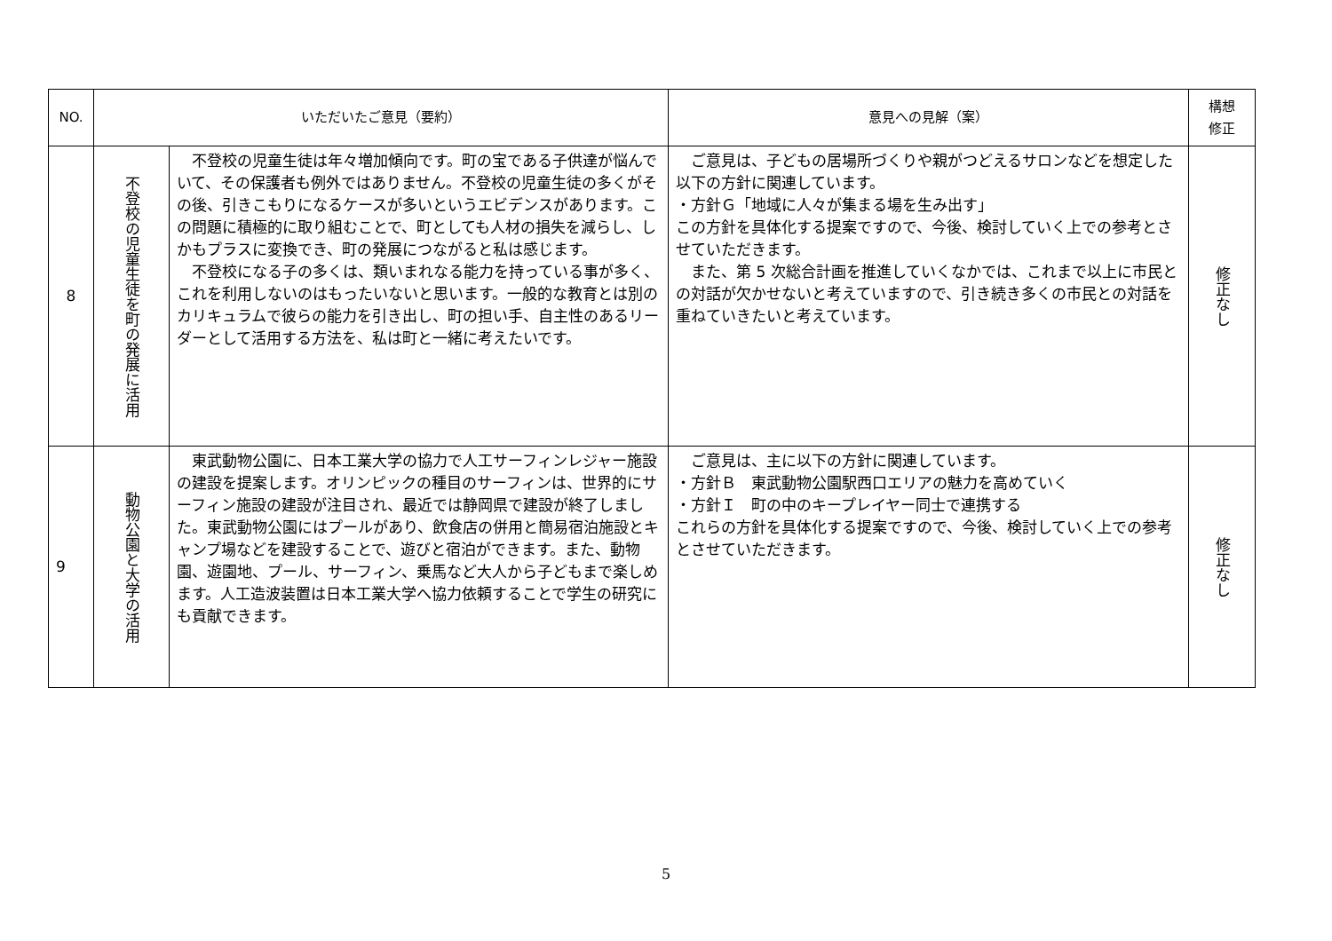| NO. | いただいたご意見（要約） | | 意見への見解（案） | 構想 修正 |
| --- | --- | --- | --- | --- |
| 8 | 不登校の児童生徒を町の発展に活用 | 不登校の児童生徒は年々増加傾向です。町の宝である子供達が悩んでいて、その保護者も例外ではありません。不登校の児童生徒の多くがその後、引きこもりになるケースが多いというエビデンスがあります。この問題に積極的に取り組むことで、町としても人材の損失を減らし、しかもプラスに変換でき、町の発展につながると私は感じます。 不登校になる子の多くは、類いまれなる能力を持っている事が多く、これを利用しないのはもったいないと思います。一般的な教育とは別のカリキュラムで彼らの能力を引き出し、町の担い手、自主性のあるリーダーとして活用する方法を、私は町と一緒に考えたいです。 | ご意見は、子どもの居場所づくりや親がつどえるサロンなどを想定した以下の方針に関連しています。 ・方針Ｇ「地域に人々が集まる場を生み出す」 この方針を具体化する提案ですので、今後、検討していく上での参考とさせていただきます。 また、第 5 次総合計画を推進していくなかでは、これまで以上に市民との対話が欠かせないと考えていますので、引き続き多くの市民との対話を重ねていきたいと考えています。 | 修正なし |
| 9 | 動物公園と大学の活用 | 東武動物公園に、日本工業大学の協力で人工サーフィンレジャー施設の建設を提案します。オリンピックの種目のサーフィンは、世界的にサーフィン施設の建設が注目され、最近では静岡県で建設が終了しました。東武動物公園にはプールがあり、飲食店の併用と簡易宿泊施設とキャンプ場などを建設することで、遊びと宿泊ができます。また、動物園、遊園地、プール、サーフィン、乗馬など大人から子どもまで楽しめます。人工造波装置は日本工業大学へ協力依頼することで学生の研究にも貢献できます。 | ご意見は、主に以下の方針に関連しています。 ・方針Ｂ 東武動物公園駅西口エリアの魅力を高めていく ・方針Ｉ 町の中のキープレイヤー同士で連携する これらの方針を具体化する提案ですので、今後、検討していく上での参考とさせていただきます。 | 修正なし |
5